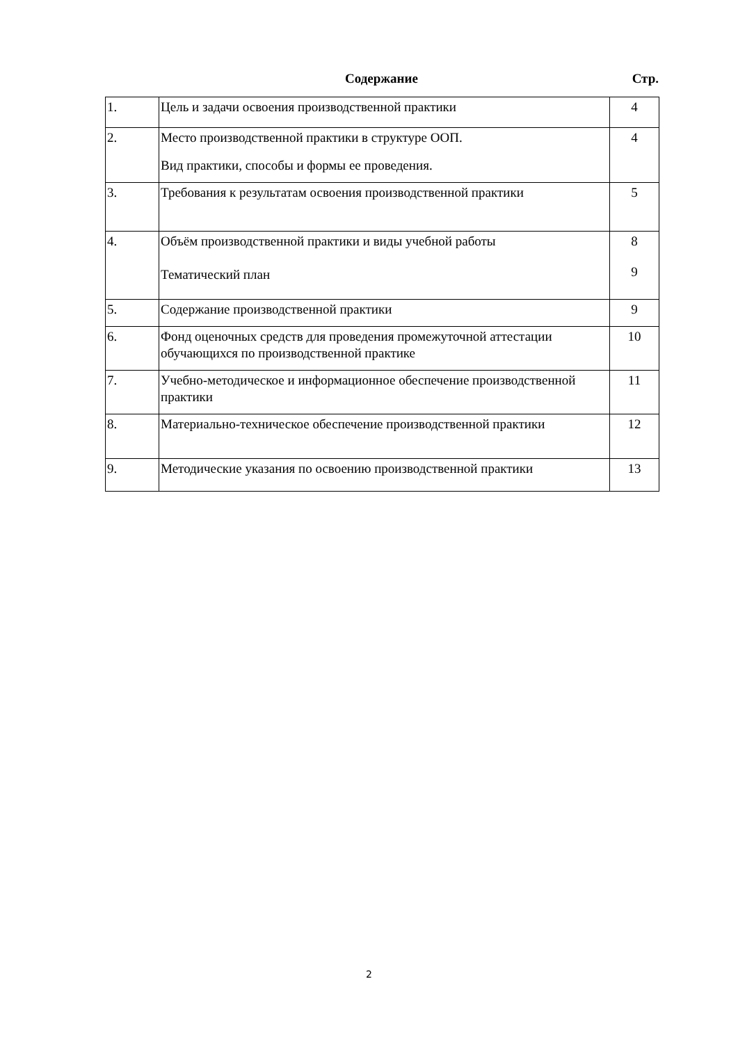Содержание Стр.
| 1. | Цель и задачи освоения производственной практики | 4 |
| 2. | Место производственной практики в структуре ООП. Вид практики, способы и формы ее проведения. | 4 |
| 3. | Требования к результатам освоения производственной практики | 5 |
| 4. | Объём производственной практики и виды учебной работы Тематический план | 8 9 |
| 5. | Содержание производственной практики | 9 |
| 6. | Фонд оценочных средств для проведения промежуточной аттестации обучающихся по производственной практике | 10 |
| 7. | Учебно-методическое и информационное обеспечение производственной практики | 11 |
| 8. | Материально-техническое обеспечение производственной практики | 12 |
| 9. | Методические указания по освоению производственной практики | 13 |
2